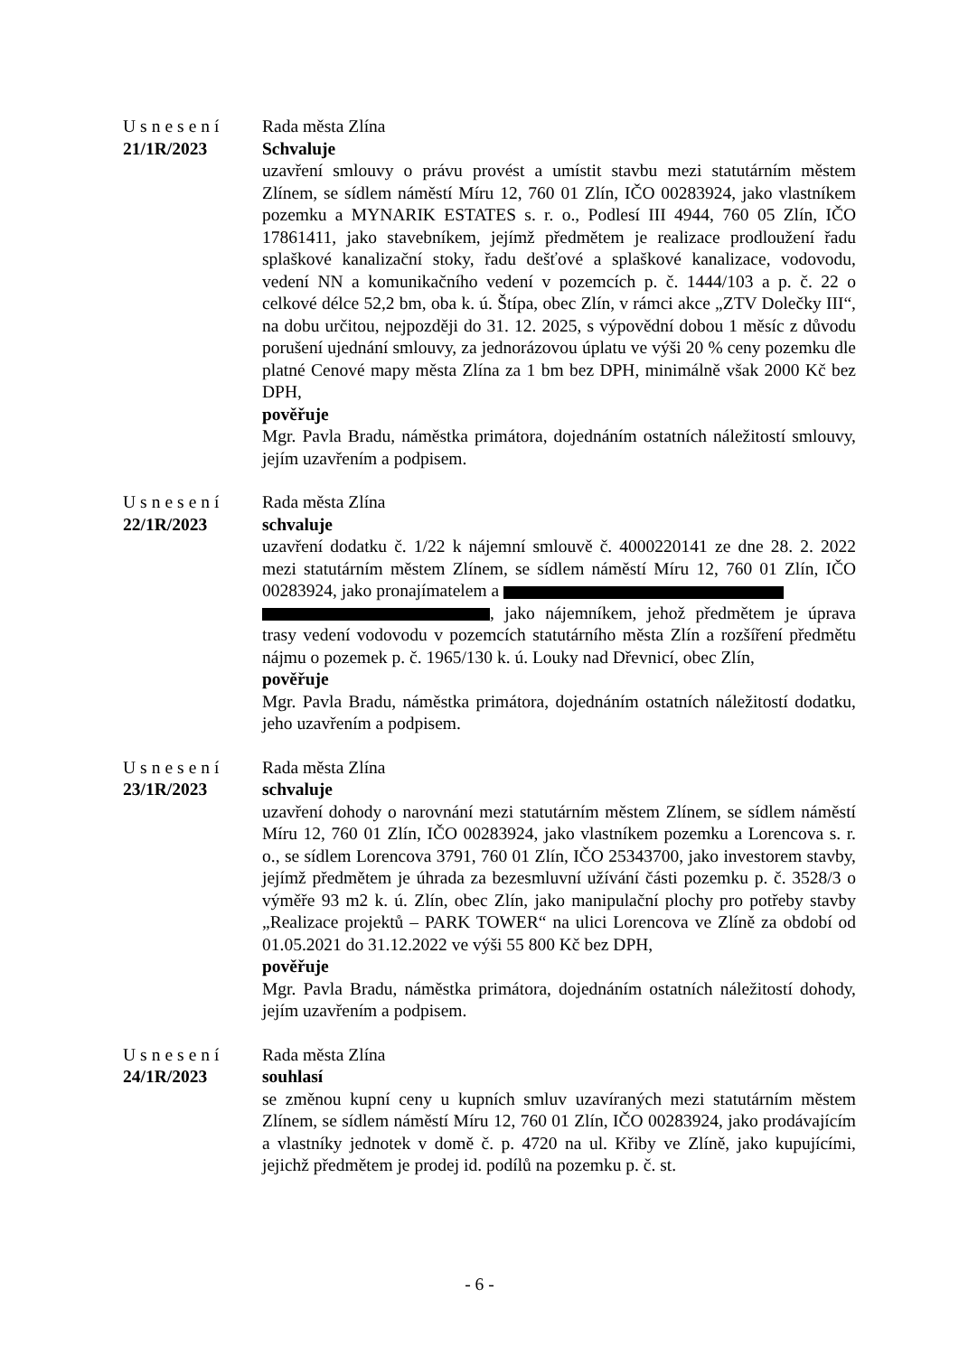Usnesení
21/1R/2023
Rada města Zlína
Schvaluje
uzavření smlouvy o právu provést a umístit stavbu mezi statutárním městem Zlínem, se sídlem náměstí Míru 12, 760 01 Zlín, IČO 00283924, jako vlastníkem pozemku a MYNARIK ESTATES s. r. o., Podlesí III 4944, 760 05 Zlín, IČO 17861411, jako stavebníkem, jejímž předmětem je realizace prodloužení řadu splaškové kanalizační stoky, řadu dešťové a splaškové kanalizace, vodovodu, vedení NN a komunikačního vedení v pozemcích p. č. 1444/103 a p. č. 22 o celkové délce 52,2 bm, oba k. ú. Štípa, obec Zlín, v rámci akce „ZTV Dolečky III“, na dobu určitou, nejpozději do 31. 12. 2025, s výpovědní dobou 1 měsíc z důvodu porušení ujednání smlouvy, za jednorázovou úplatu ve výši 20 % ceny pozemku dle platné Cenové mapy města Zlína za 1 bm bez DPH, minimálně však 2000 Kč bez DPH,
pověřuje
Mgr. Pavla Bradu, náměstka primátora, dojednáním ostatních náležitostí smlouvy, jejím uzavřením a podpisem.
Usnesení
22/1R/2023
Rada města Zlína
schvaluje
uzavření dodatku č. 1/22 k nájemní smlouvě č. 4000220141 ze dne 28. 2. 2022 mezi statutárním městem Zlínem, se sídlem náměstí Míru 12, 760 01 Zlín, IČO 00283924, jako pronajímatelem a
, jako nájemníkem, jehož předmětem je úprava trasy vedení vodovodu v pozemcích statutárního města Zlín a rozšíření předmětu nájmu o pozemek p. č. 1965/130 k. ú. Louky nad Dřevnicí, obec Zlín,
pověřuje
Mgr. Pavla Bradu, náměstka primátora, dojednáním ostatních náležitostí dodatku, jeho uzavřením a podpisem.
Usnesení
23/1R/2023
Rada města Zlína
schvaluje
uzavření dohody o narovnání mezi statutárním městem Zlínem, se sídlem náměstí Míru 12, 760 01 Zlín, IČO 00283924, jako vlastníkem pozemku a Lorencova s. r. o., se sídlem Lorencova 3791, 760 01 Zlín, IČO 25343700, jako investorem stavby, jejímž předmětem je úhrada za bezesmluvní užívání části pozemku p. č. 3528/3 o výměře 93 m2 k. ú. Zlín, obec Zlín, jako manipulační plochy pro potřeby stavby „Realizace projektů – PARK TOWER“ na ulici Lorencova ve Zlíně za období od 01.05.2021 do 31.12.2022 ve výši 55 800 Kč bez DPH,
pověřuje
Mgr. Pavla Bradu, náměstka primátora, dojednáním ostatních náležitostí dohody, jejím uzavřením a podpisem.
Usnesení
24/1R/2023
Rada města Zlína
souhlasí
se změnou kupní ceny u kupních smluv uzavíraných mezi statutárním městem Zlínem, se sídlem náměstí Míru 12, 760 01 Zlín, IČO 00283924, jako prodávajícím a vlastníky jednotek v domě č. p. 4720 na ul. Křiby ve Zlíně, jako kupujícími, jejichž předmětem je prodej id. podílů na pozemku p. č. st.
- 6 -